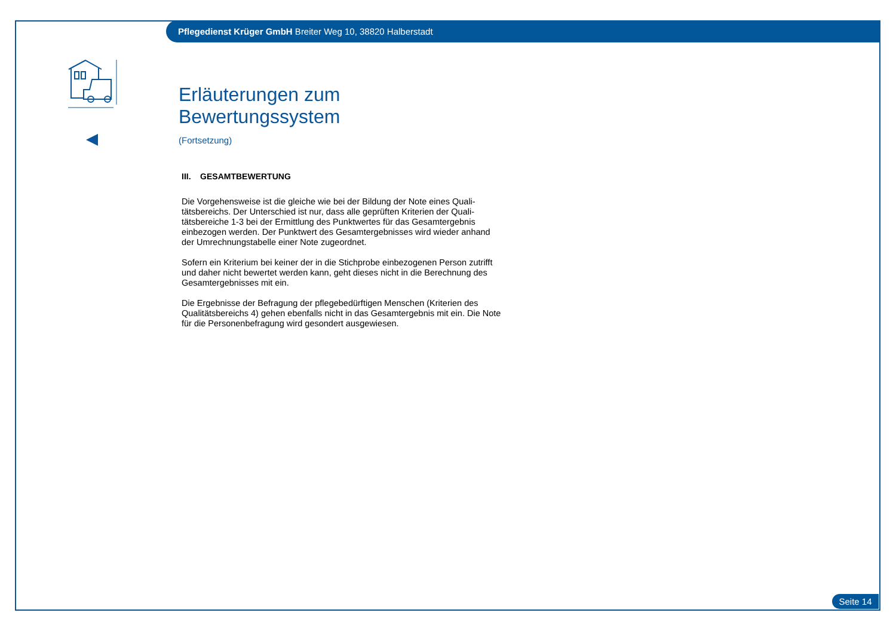Pflegedienst Krüger GmbH Breiter Weg 10, 38820 Halberstadt
Erläuterungen zum Bewertungssystem
(Fortsetzung)
III. GESAMTBEWERTUNG
Die Vorgehensweise ist die gleiche wie bei der Bildung der Note eines Quali-tätsbereichs. Der Unterschied ist nur, dass alle geprüften Kriterien der Quali-tätsbereiche 1-3 bei der Ermittlung des Punktwertes für das Gesamtergebnis einbezogen werden. Der Punktwert des Gesamtergebnisses wird wieder anhand der Umrechnungstabelle einer Note zugeordnet.
Sofern ein Kriterium bei keiner der in die Stichprobe einbezogenen Person zutrifft und daher nicht bewertet werden kann, geht dieses nicht in die Berechnung des Gesamtergebnisses mit ein.
Die Ergebnisse der Befragung der pflegebedürftigen Menschen (Kriterien des Qualitätsbereichs 4) gehen ebenfalls nicht in das Gesamtergebnis mit ein. Die Note für die Personenbefragung wird gesondert ausgewiesen.
Seite 14